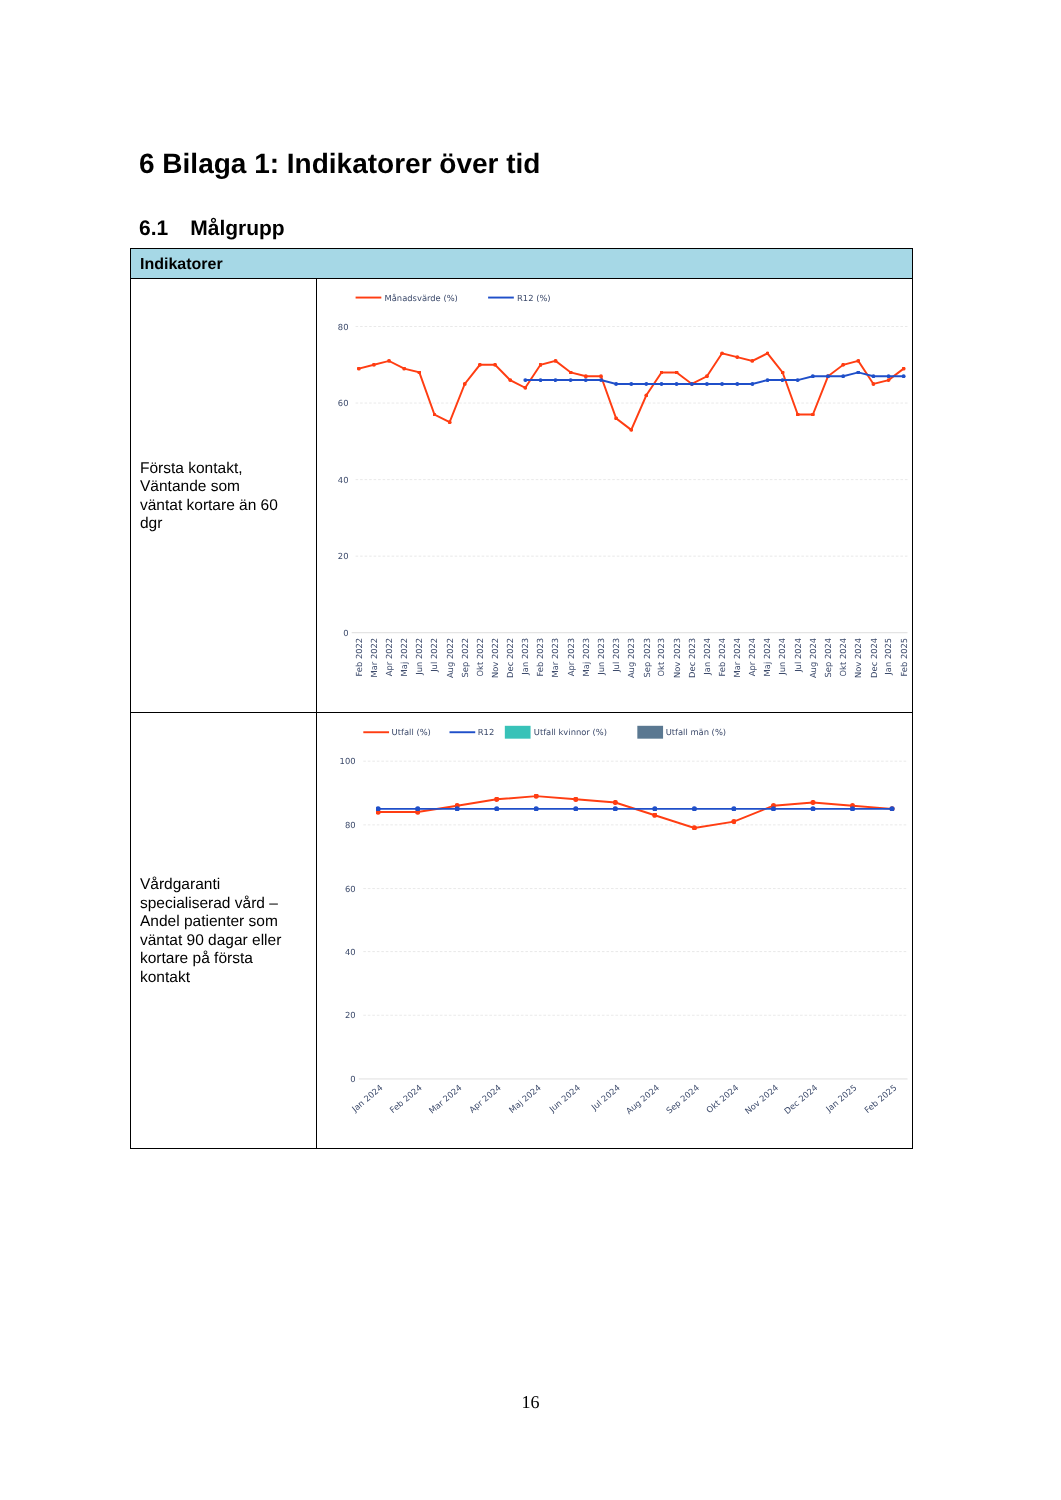6 Bilaga 1: Indikatorer över tid
6.1 Målgrupp
| Indikatorer | |
| --- | --- |
| Första kontakt, Väntande som väntat kortare än 60 dgr | Månadsvärde (%) R12 (%) 80 60 40 20 0 Feb 2022 Mar 2022 Apr 2022 Maj 2022 Jun 2022 Jul 2022 Aug 2022 Sep 2022 Okt 2022 Nov 2022 Dec 2022 Jan 2023 Feb 2023 Mar 2023 Apr 2023 Maj 2023 Jun 2023 Jul 2023 Aug 2023 Sep 2023 Okt 2023 Nov 2023 Dec 2023 Jan 2024 Feb 2024 Mar 2024 Apr 2024 Maj 2024 Jun 2024 Jul 2024 Aug 2024 Sep 2024 Okt 2024 Nov 2024 Dec 2024 Jan 2025 Feb 2025 |
| Vårdgaranti specialiserad vård – Andel patienter som väntat 90 dagar eller kortare på första kontakt | Utfall (%) R12 Utfall kvinnor (%) Utfall män (%) 100 80 60 40 20 0 Jan 2024 Feb 2024 Mar 2024 Apr 2024 Maj 2024 Jun 2024 Jul 2024 Aug 2024 Sep 2024 Okt 2024 Nov 2024 Dec 2024 Jan 2025 Feb 2025 |
16